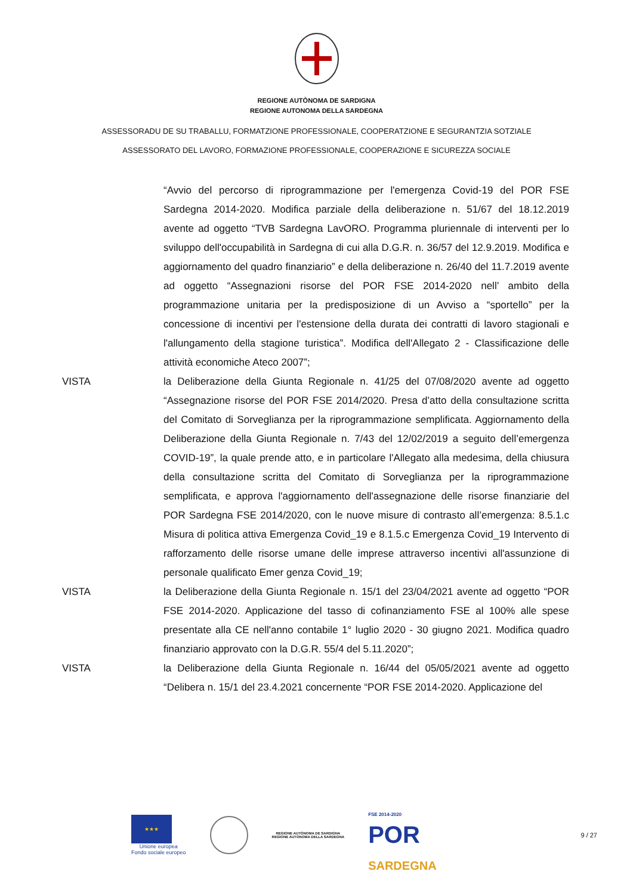REGIONE AUTÒNOMA DE SARDIGNA
REGIONE AUTONOMA DELLA SARDEGNA
ASSESSORADU DE SU TRABALLU, FORMATZIONE PROFESSIONALE, COOPERATZIONE E SEGURANTZIA SOTZIALE
ASSESSORATO DEL LAVORO, FORMAZIONE PROFESSIONALE, COOPERAZIONE E SICUREZZA SOCIALE
“Avvio del percorso di riprogrammazione per l'emergenza Covid-19 del POR FSE Sardegna 2014-2020. Modifica parziale della deliberazione n. 51/67 del 18.12.2019 avente ad oggetto “TVB Sardegna LavORO. Programma pluriennale di interventi per lo sviluppo dell'occupabilità in Sardegna di cui alla D.G.R. n. 36/57 del 12.9.2019. Modifica e aggiornamento del quadro finanziario” e della deliberazione n. 26/40 del 11.7.2019 avente ad oggetto “Assegnazioni risorse del POR FSE 2014-2020 nell’ ambito della programmazione unitaria per la predisposizione di un Avviso a “sportello” per la concessione di incentivi per l'estensione della durata dei contratti di lavoro stagionali e l'allungamento della stagione turistica”. Modifica dell'Allegato 2 - Classificazione delle attività economiche Ateco 2007”;
VISTA la Deliberazione della Giunta Regionale n. 41/25 del 07/08/2020 avente ad oggetto “Assegnazione risorse del POR FSE 2014/2020. Presa d’atto della consultazione scritta del Comitato di Sorveglianza per la riprogrammazione semplificata. Aggiornamento della Deliberazione della Giunta Regionale n. 7/43 del 12/02/2019 a seguito dell’emergenza COVID-19”, la quale prende atto, e in particolare l'Allegato alla medesima, della chiusura della consultazione scritta del Comitato di Sorveglianza per la riprogrammazione semplificata, e approva l'aggiornamento dell'assegnazione delle risorse finanziarie del POR Sardegna FSE 2014/2020, con le nuove misure di contrasto all’emergenza: 8.5.1.c Misura di politica attiva Emergenza Covid_19 e 8.1.5.c Emergenza Covid_19 Intervento di rafforzamento delle risorse umane delle imprese attraverso incentivi all'assunzione di personale qualificato Emer genza Covid_19;
VISTA la Deliberazione della Giunta Regionale n. 15/1 del 23/04/2021 avente ad oggetto “POR FSE 2014-2020. Applicazione del tasso di cofinanziamento FSE al 100% alle spese presentate alla CE nell'anno contabile 1° luglio 2020 - 30 giugno 2021. Modifica quadro finanziario approvato con la D.G.R. 55/4 del 5.11.2020”;
VISTA la Deliberazione della Giunta Regionale n. 16/44 del 05/05/2021 avente ad oggetto “Delibera n. 15/1 del 23.4.2021 concernente “POR FSE 2014-2020. Applicazione del
★★★
Unione europea
Fondo sociale europeo
REGIONE AUTÒNOMA DE SARDIGNA
REGIONE AUTONOMA DELLA SARDEGNA
FSE 2014-2020
POR
SARDEGNA
9 / 27